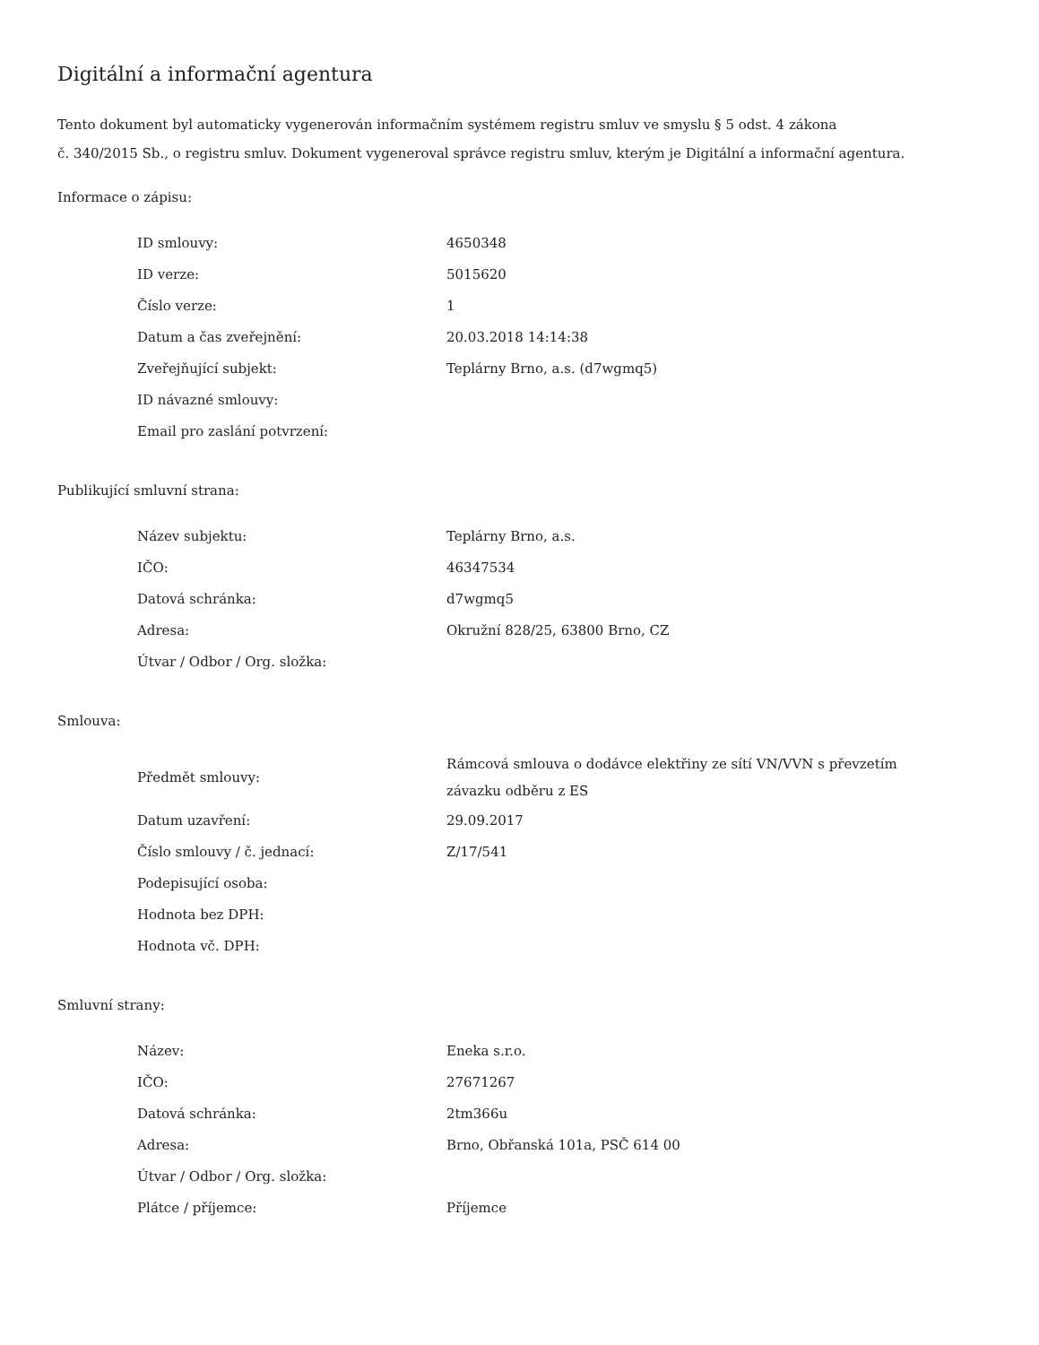Digitální a informační agentura
Tento dokument byl automaticky vygenerován informačním systémem registru smluv ve smyslu § 5 odst. 4 zákona
č. 340/2015 Sb., o registru smluv. Dokument vygeneroval správce registru smluv, kterým je Digitální a informační agentura.
Informace o zápisu:
| ID smlouvy: | 4650348 |
| ID verze: | 5015620 |
| Číslo verze: | 1 |
| Datum a čas zveřejnění: | 20.03.2018 14:14:38 |
| Zveřejňující subjekt: | Teplárny Brno, a.s. (d7wgmq5) |
| ID návazné smlouvy: | |
| Email pro zaslání potvrzení: | |
Publikující smluvní strana:
| Název subjektu: | Teplárny Brno, a.s. |
| IČO: | 46347534 |
| Datová schránka: | d7wgmq5 |
| Adresa: | Okružní 828/25, 63800 Brno, CZ |
| Útvar / Odbor / Org. složka: | |
Smlouva:
| Předmět smlouvy: | Rámcová smlouva o dodávce elektřiny ze sítí VN/VVN s převzetím závazku odběru z ES |
| Datum uzavření: | 29.09.2017 |
| Číslo smlouvy / č. jednací: | Z/17/541 |
| Podepisující osoba: | |
| Hodnota bez DPH: | |
| Hodnota vč. DPH: | |
Smluvní strany:
| Název: | Eneka s.r.o. |
| IČO: | 27671267 |
| Datová schránka: | 2tm366u |
| Adresa: | Brno, Obřanská 101a, PSČ 614 00 |
| Útvar / Odbor / Org. složka: | |
| Plátce / příjemce: | Příjemce |